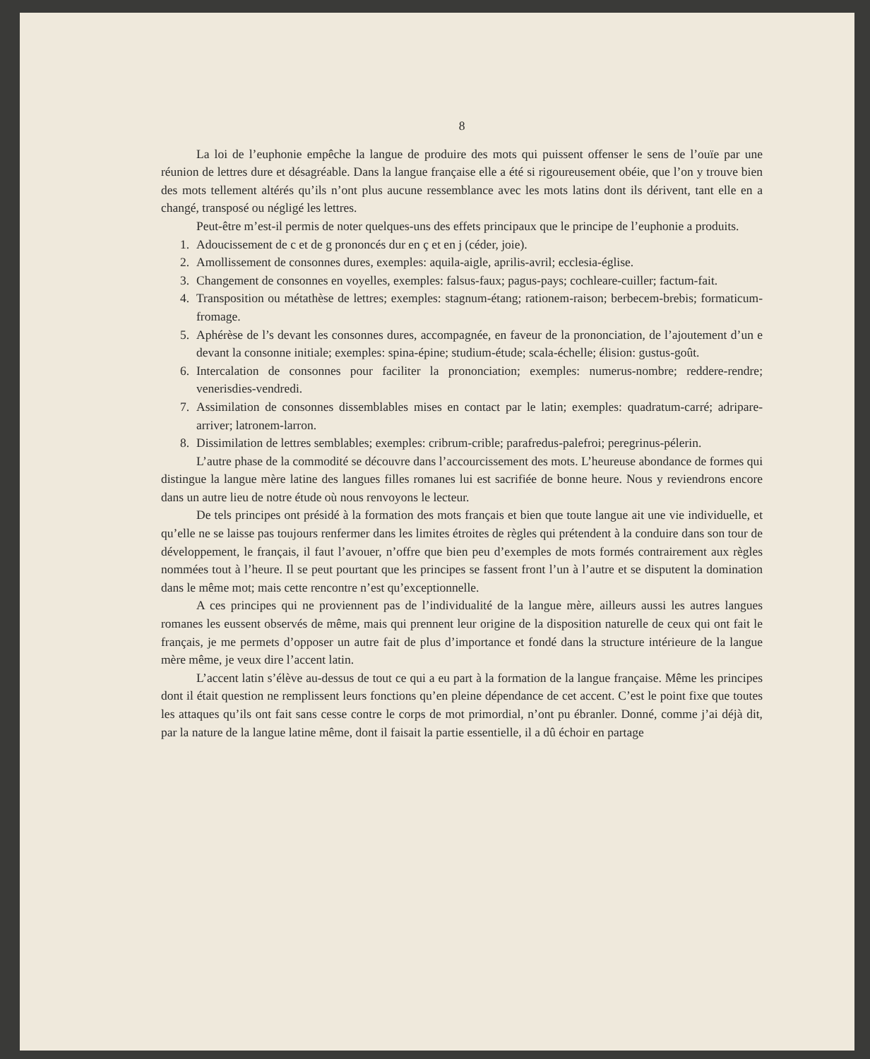8
La loi de l’euphonie empêche la langue de produire des mots qui puissent offenser le sens de l’ouïe par une réunion de lettres dure et désagréable. Dans la langue française elle a été si rigoureusement obéie, que l’on y trouve bien des mots tellement altérés qu’ils n’ont plus aucune ressemblance avec les mots latins dont ils dérivent, tant elle en a changé, transposé ou négligé les lettres.
Peut-être m’est-il permis de noter quelques-uns des effets principaux que le principe de l’euphonie a produits.
1. Adoucissement de c et de g prononcés dur en ç et en j (céder, joie).
2. Amollissement de consonnes dures, exemples: aquila-aigle, aprilis-avril; ecclesia-église.
3. Changement de consonnes en voyelles, exemples: falsus-faux; pagus-pays; cochleare-cuiller; factum-fait.
4. Transposition ou métathèse de lettres; exemples: stagnum-étang; rationem-raison; berbecem-brebis; formaticum-fromage.
5. Aphérèse de l’s devant les consonnes dures, accompagnée, en faveur de la prononciation, de l’ajoutement d’un e devant la consonne initiale; exemples: spina-épine; studium-étude; scala-échelle; élision: gustus-goût.
6. Intercalation de consonnes pour faciliter la prononciation; exemples: numerus-nombre; reddere-rendre; venerisdies-vendredi.
7. Assimilation de consonnes dissemblables mises en contact par le latin; exemples: quadratum-carré; adripare-arriver; latronem-larron.
8. Dissimilation de lettres semblables; exemples: cribrum-crible; parafredus-palefroi; peregrinus-pélerin.
L’autre phase de la commodité se découvre dans l’accourcissement des mots. L’heureuse abondance de formes qui distingue la langue mère latine des langues filles romanes lui est sacrifiée de bonne heure. Nous y reviendrons encore dans un autre lieu de notre étude où nous renvoyons le lecteur.
De tels principes ont présidé à la formation des mots français et bien que toute langue ait une vie individuelle, et qu’elle ne se laisse pas toujours renfermer dans les limites étroites de règles qui prétendent à la conduire dans son tour de développement, le français, il faut l’avouer, n’offre que bien peu d’exemples de mots formés contrairement aux règles nommées tout à l’heure. Il se peut pourtant que les principes se fassent front l’un à l’autre et se disputent la domination dans le même mot; mais cette rencontre n’est qu’exceptionnelle.
A ces principes qui ne proviennent pas de l’individualité de la langue mère, ailleurs aussi les autres langues romanes les eussent observés de même, mais qui prennent leur origine de la disposition naturelle de ceux qui ont fait le français, je me permets d’opposer un autre fait de plus d’importance et fondé dans la structure intérieure de la langue mère même, je veux dire l’accent latin.
L’accent latin s’élève au-dessus de tout ce qui a eu part à la formation de la langue française. Même les principes dont il était question ne remplissent leurs fonctions qu’en pleine dépendance de cet accent. C’est le point fixe que toutes les attaques qu’ils ont fait sans cesse contre le corps de mot primordial, n’ont pu ébranler. Donné, comme j’ai déjà dit, par la nature de la langue latine même, dont il faisait la partie essentielle, il a dû échoir en partage